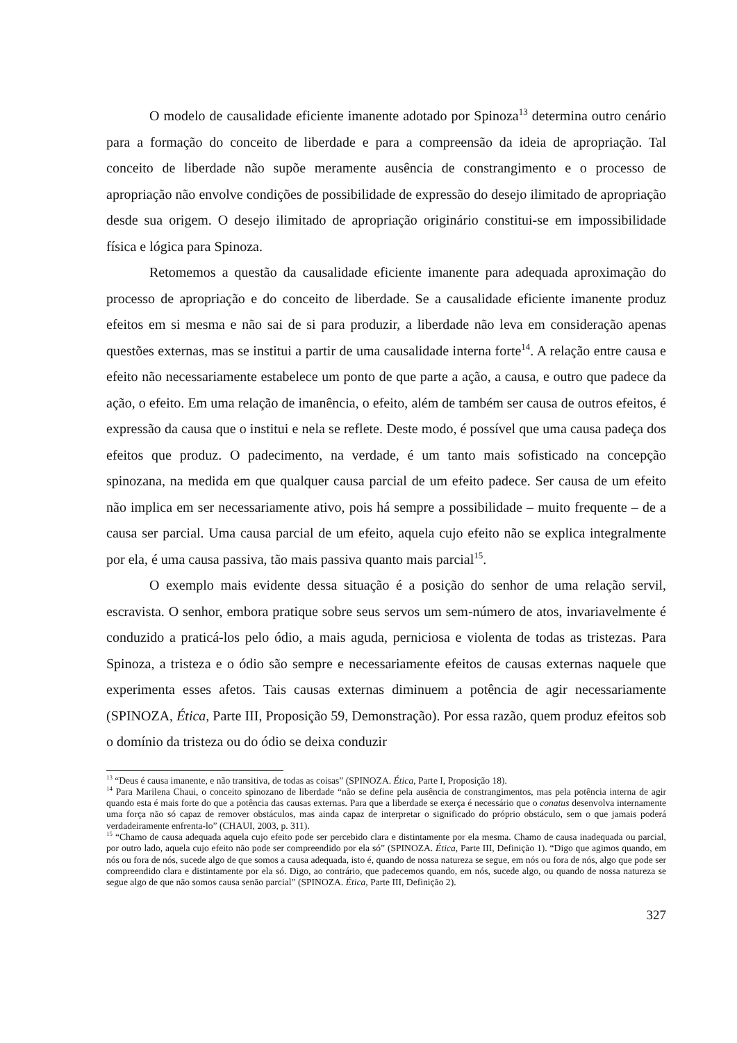O modelo de causalidade eficiente imanente adotado por Spinoza<sup>13</sup> determina outro cenário para a formação do conceito de liberdade e para a compreensão da ideia de apropriação. Tal conceito de liberdade não supõe meramente ausência de constrangimento e o processo de apropriação não envolve condições de possibilidade de expressão do desejo ilimitado de apropriação desde sua origem. O desejo ilimitado de apropriação originário constitui-se em impossibilidade física e lógica para Spinoza.
Retomemos a questão da causalidade eficiente imanente para adequada aproximação do processo de apropriação e do conceito de liberdade. Se a causalidade eficiente imanente produz efeitos em si mesma e não sai de si para produzir, a liberdade não leva em consideração apenas questões externas, mas se institui a partir de uma causalidade interna forte<sup>14</sup>. A relação entre causa e efeito não necessariamente estabelece um ponto de que parte a ação, a causa, e outro que padece da ação, o efeito. Em uma relação de imanência, o efeito, além de também ser causa de outros efeitos, é expressão da causa que o institui e nela se reflete. Deste modo, é possível que uma causa padeça dos efeitos que produz. O padecimento, na verdade, é um tanto mais sofisticado na concepção spinozana, na medida em que qualquer causa parcial de um efeito padece. Ser causa de um efeito não implica em ser necessariamente ativo, pois há sempre a possibilidade – muito frequente – de a causa ser parcial. Uma causa parcial de um efeito, aquela cujo efeito não se explica integralmente por ela, é uma causa passiva, tão mais passiva quanto mais parcial<sup>15</sup>.
O exemplo mais evidente dessa situação é a posição do senhor de uma relação servil, escravista. O senhor, embora pratique sobre seus servos um sem-número de atos, invariavelmente é conduzido a praticá-los pelo ódio, a mais aguda, perniciosa e violenta de todas as tristezas. Para Spinoza, a tristeza e o ódio são sempre e necessariamente efeitos de causas externas naquele que experimenta esses afetos. Tais causas externas diminuem a potência de agir necessariamente (SPINOZA, Ética, Parte III, Proposição 59, Demonstração). Por essa razão, quem produz efeitos sob o domínio da tristeza ou do ódio se deixa conduzir
<sup>13</sup> “Deus é causa imanente, e não transitiva, de todas as coisas” (SPINOZA. Ética, Parte I, Proposição 18).
<sup>14</sup> Para Marilena Chaui, o conceito spinozano de liberdade “não se define pela ausência de constrangimentos, mas pela potência interna de agir quando esta é mais forte do que a potência das causas externas. Para que a liberdade se exerça é necessário que o conatus desenvolva internamente uma força não só capaz de remover obstáculos, mas ainda capaz de interpretar o significado do próprio obstáculo, sem o que jamais poderá verdadeiramente enfrenta-lo” (CHAUI, 2003, p. 311).
<sup>15</sup> “Chamo de causa adequada aquela cujo efeito pode ser percebido clara e distintamente por ela mesma. Chamo de causa inadequada ou parcial, por outro lado, aquela cujo efeito não pode ser compreendido por ela só” (SPINOZA. Ética, Parte III, Definição 1). “Digo que agimos quando, em nós ou fora de nós, sucede algo de que somos a causa adequada, isto é, quando de nossa natureza se segue, em nós ou fora de nós, algo que pode ser compreendido clara e distintamente por ela só. Digo, ao contrário, que padecemos quando, em nós, sucede algo, ou quando de nossa natureza se segue algo de que não somos causa senão parcial” (SPINOZA. Ética, Parte III, Definição 2).
327